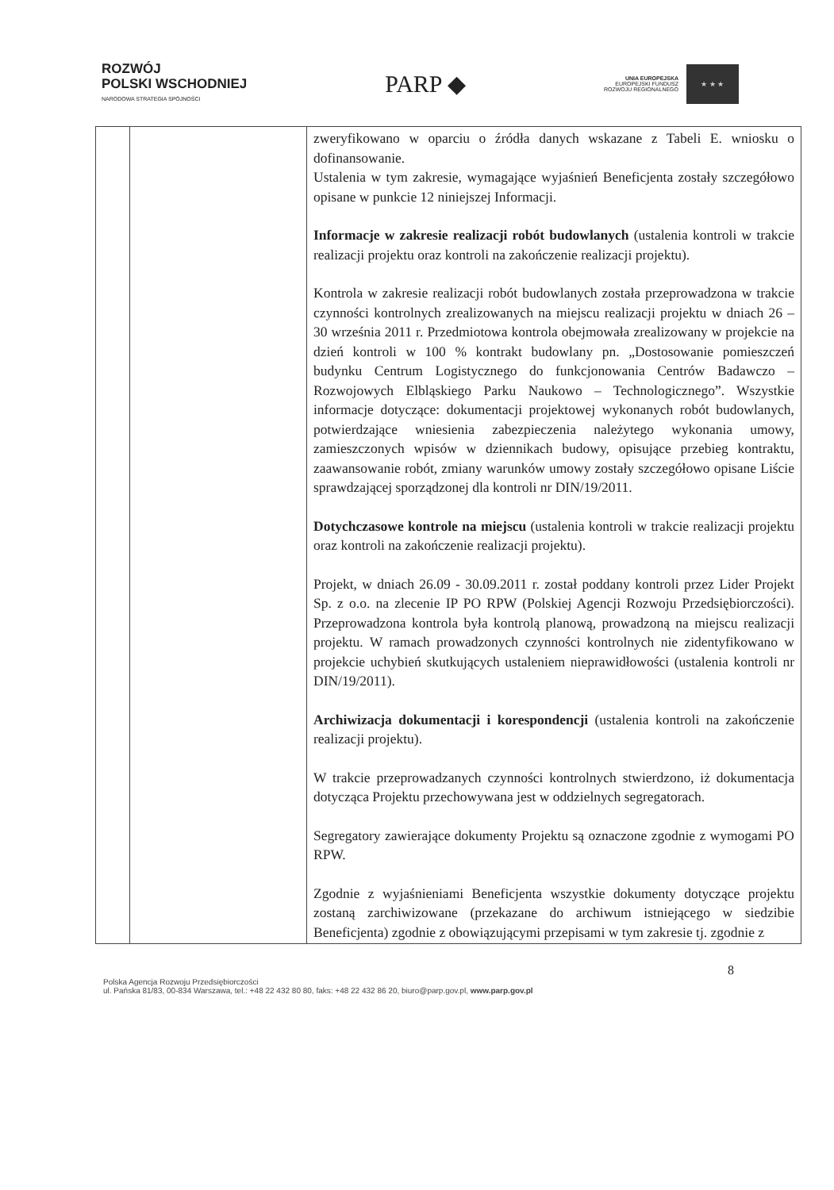ROZWÓJ
POLSKI WSCHODNIEJ
NARODOWA STRATEGIA SPÓJNOŚCI
PARP ◆
UNIA EUROPEJSKA
EUROPEJSKI FUNDUSZ
ROZWOJU REGIONALNEGO
★ ★ ★
| | | zweryfikowano w oparciu o źródła danych wskazane z Tabeli E. wniosku o dofinansowanie. Ustalenia w tym zakresie, wymagające wyjaśnień Beneficjenta zostały szczegółowo opisane w punkcie 12 niniejszej Informacji. Informacje w zakresie realizacji robót budowlanych (ustalenia kontroli w trakcie realizacji projektu oraz kontroli na zakończenie realizacji projektu). Kontrola w zakresie realizacji robót budowlanych została przeprowadzona w trakcie czynności kontrolnych zrealizowanych na miejscu realizacji projektu w dniach 26 – 30 września 2011 r. Przedmiotowa kontrola obejmowała zrealizowany w projekcie na dzień kontroli w 100 % kontrakt budowlany pn. „Dostosowanie pomieszczeń budynku Centrum Logistycznego do funkcjonowania Centrów Badawczo – Rozwojowych Elbląskiego Parku Naukowo – Technologicznego”. Wszystkie informacje dotyczące: dokumentacji projektowej wykonanych robót budowlanych, potwierdzające wniesienia zabezpieczenia należytego wykonania umowy, zamieszczonych wpisów w dziennikach budowy, opisujące przebieg kontraktu, zaawansowanie robót, zmiany warunków umowy zostały szczegółowo opisane Liście sprawdzającej sporządzonej dla kontroli nr DIN/19/2011. Dotychczasowe kontrole na miejscu (ustalenia kontroli w trakcie realizacji projektu oraz kontroli na zakończenie realizacji projektu). Projekt, w dniach 26.09 - 30.09.2011 r. został poddany kontroli przez Lider Projekt Sp. z o.o. na zlecenie IP PO RPW (Polskiej Agencji Rozwoju Przedsiębiorczości). Przeprowadzona kontrola była kontrolą planową, prowadzoną na miejscu realizacji projektu. W ramach prowadzonych czynności kontrolnych nie zidentyfikowano w projekcie uchybień skutkujących ustaleniem nieprawidłowości (ustalenia kontroli nr DIN/19/2011). Archiwizacja dokumentacji i korespondencji (ustalenia kontroli na zakończenie realizacji projektu). W trakcie przeprowadzanych czynności kontrolnych stwierdzono, iż dokumentacja dotycząca Projektu przechowywana jest w oddzielnych segregatorach. Segregatory zawierające dokumenty Projektu są oznaczone zgodnie z wymogami PO RPW. Zgodnie z wyjaśnieniami Beneficjenta wszystkie dokumenty dotyczące projektu zostaną zarchiwizowane (przekazane do archiwum istniejącego w siedzibie Beneficjenta) zgodnie z obowiązującymi przepisami w tym zakresie tj. zgodnie z |
8
Polska Agencja Rozwoju Przedsiębiorczości
ul. Pańska 81/83, 00-834 Warszawa, tel.: +48 22 432 80 80, faks: +48 22 432 86 20, biuro@parp.gov.pl, www.parp.gov.pl